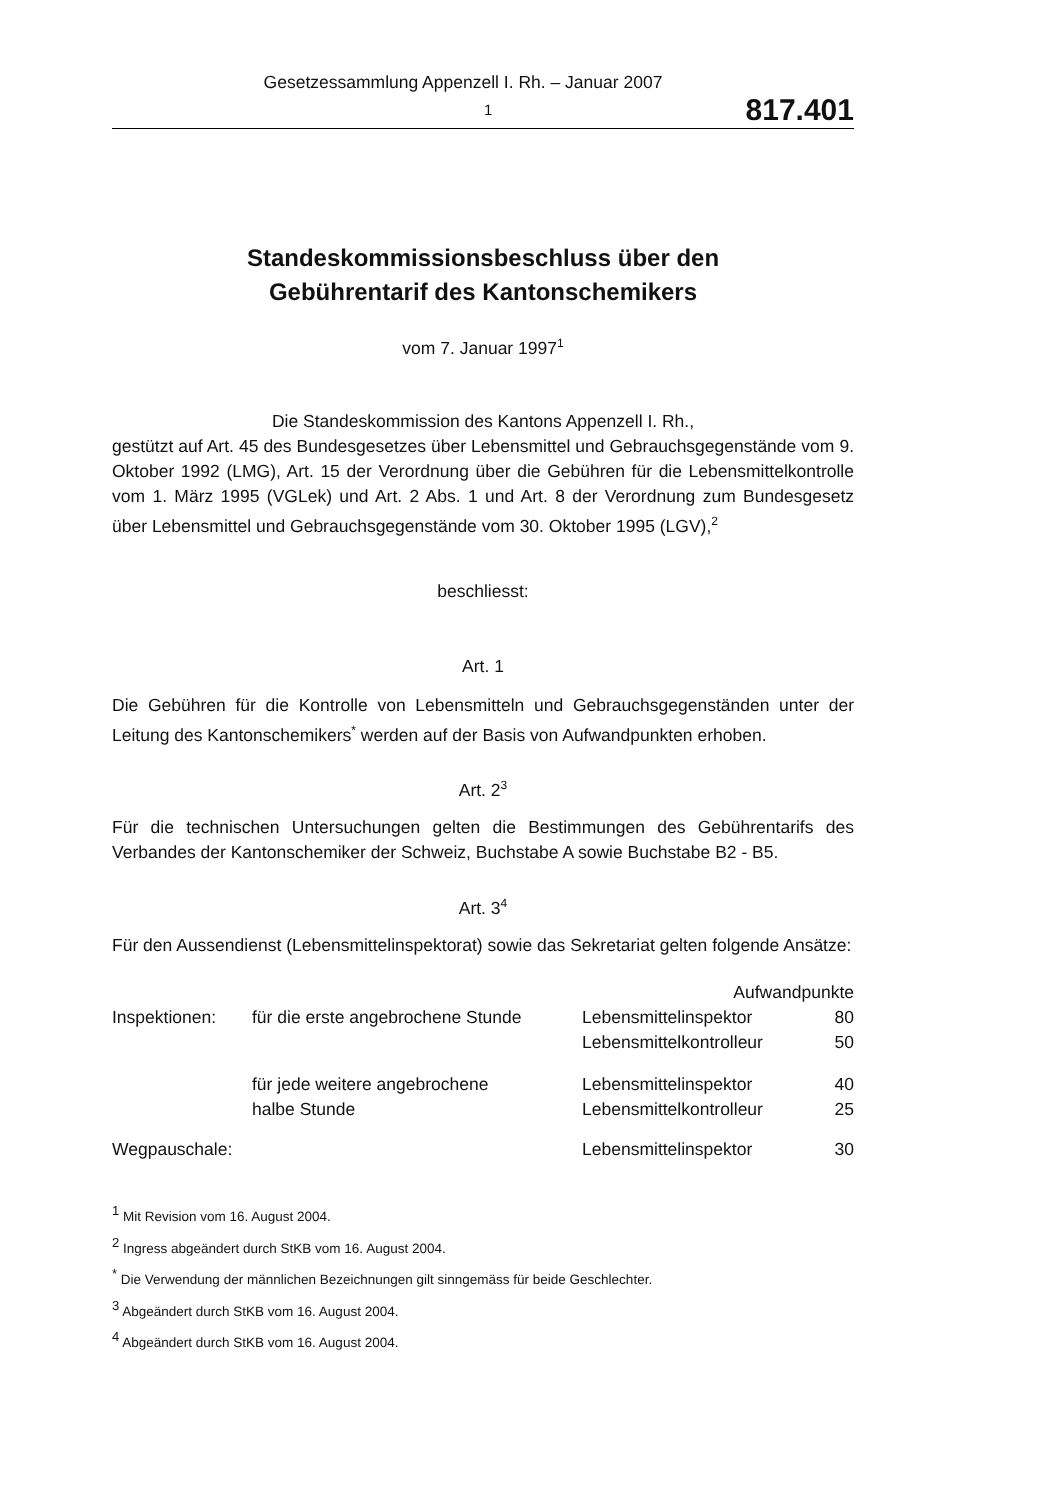Gesetzessammlung Appenzell I. Rh. – Januar 2007
1 817.401
Standeskommissionsbeschluss über den
Gebührentarif des Kantonschemikers
vom 7. Januar 1997<sup>1</sup>
Die Standeskommission des Kantons Appenzell I. Rh.,
gestützt auf Art. 45 des Bundesgesetzes über Lebensmittel und Gebrauchsgegens­tände vom 9. Oktober 1992 (LMG), Art. 15 der Verordnung über die Gebühren für die Lebensmittelkontrolle vom 1. März 1995 (VGLek) und Art. 2 Abs. 1 und Art. 8 der Verordnung zum Bundesgesetz über Lebensmittel und Gebrauchsgegenstände vom 30. Oktober 1995 (LGV),<sup>2</sup>
beschliesst:
Art. 1
Die Gebühren für die Kontrolle von Lebensmitteln und Gebrauchsgegenständen unter der Leitung des Kantonschemikers<sup>*</sup> werden auf der Basis von Aufwandpunk­ten erhoben.
Art. 2<sup>3</sup>
Für die technischen Untersuchungen gelten die Bestimmungen des Gebührentarifs des Verbandes der Kantonschemiker der Schweiz, Buchstabe A sowie Buchstabe B2 - B5.
Art. 3<sup>4</sup>
Für den Aussendienst (Lebensmittelinspektorat) sowie das Sekretariat gelten fol­gende Ansätze:
| | | Aufwandpunkte | |
| Inspektionen: | für die erste angebrochene Stunde | Lebensmittelinspektor | 80 |
| | | Lebensmittelkontrolleur | 50 |
| | für jede weitere angebrochene | Lebensmittelinspektor | 40 |
| | halbe Stunde | Lebensmittelkontrolleur | 25 |
| Wegpauschale: | | Lebensmittelinspektor | 30 |
<sup>1</sup> Mit Revision vom 16. August 2004.
<sup>2</sup> Ingress abgeändert durch StKB vom 16. August 2004.
<sup>*</sup> Die Verwendung der männlichen Bezeichnungen gilt sinngemäss für beide Geschlechter.
<sup>3</sup> Abgeändert durch StKB vom 16. August 2004.
<sup>4</sup> Abgeändert durch StKB vom 16. August 2004.